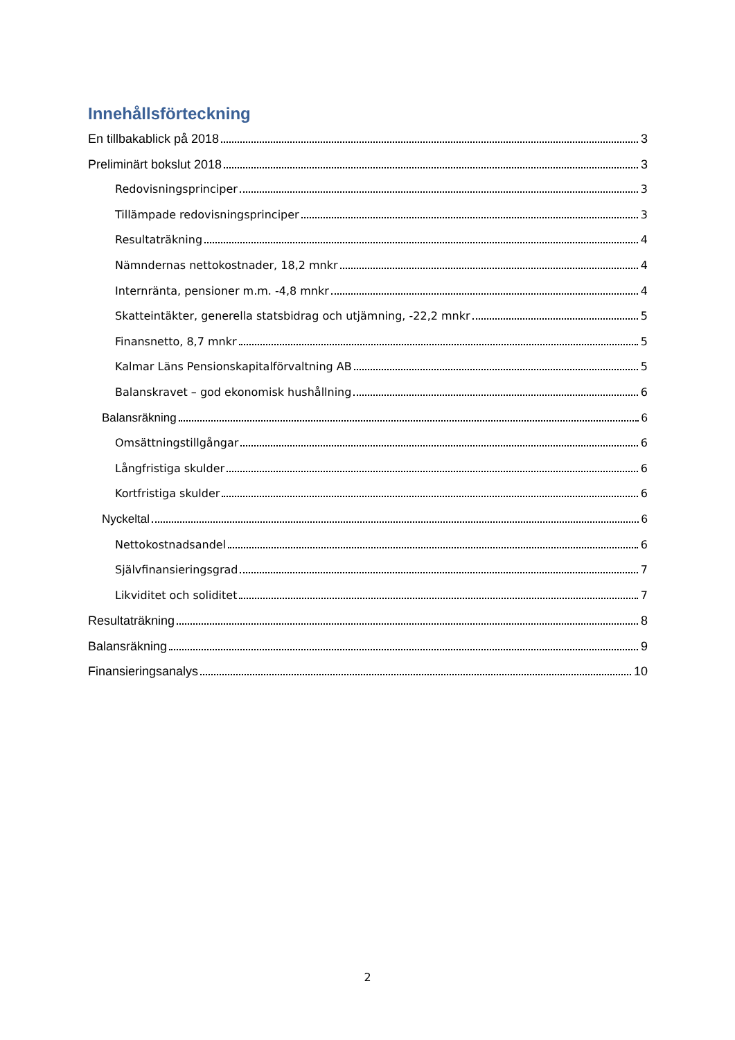Innehållsförteckning
En tillbakablick på 2018 3
Preliminärt bokslut 2018 3
Redovisningsprinciper 3
Tillämpade redovisningsprinciper 3
Resultaträkning 4
Nämndernas nettokostnader, 18,2 mnkr 4
Internränta, pensioner m.m. -4,8 mnkr 4
Skatteintäkter, generella statsbidrag och utjämning, -22,2 mnkr 5
Finansnetto, 8,7 mnkr 5
Kalmar Läns Pensionskapitalförvaltning AB 5
Balanskravet – god ekonomisk hushållning 6
Balansräkning 6
Omsättningstillgångar 6
Långfristiga skulder 6
Kortfristiga skulder 6
Nyckeltal 6
Nettokostnadsandel 6
Självfinansieringsgrad 7
Likviditet och soliditet 7
Resultaträkning 8
Balansräkning 9
Finansieringsanalys 10
2